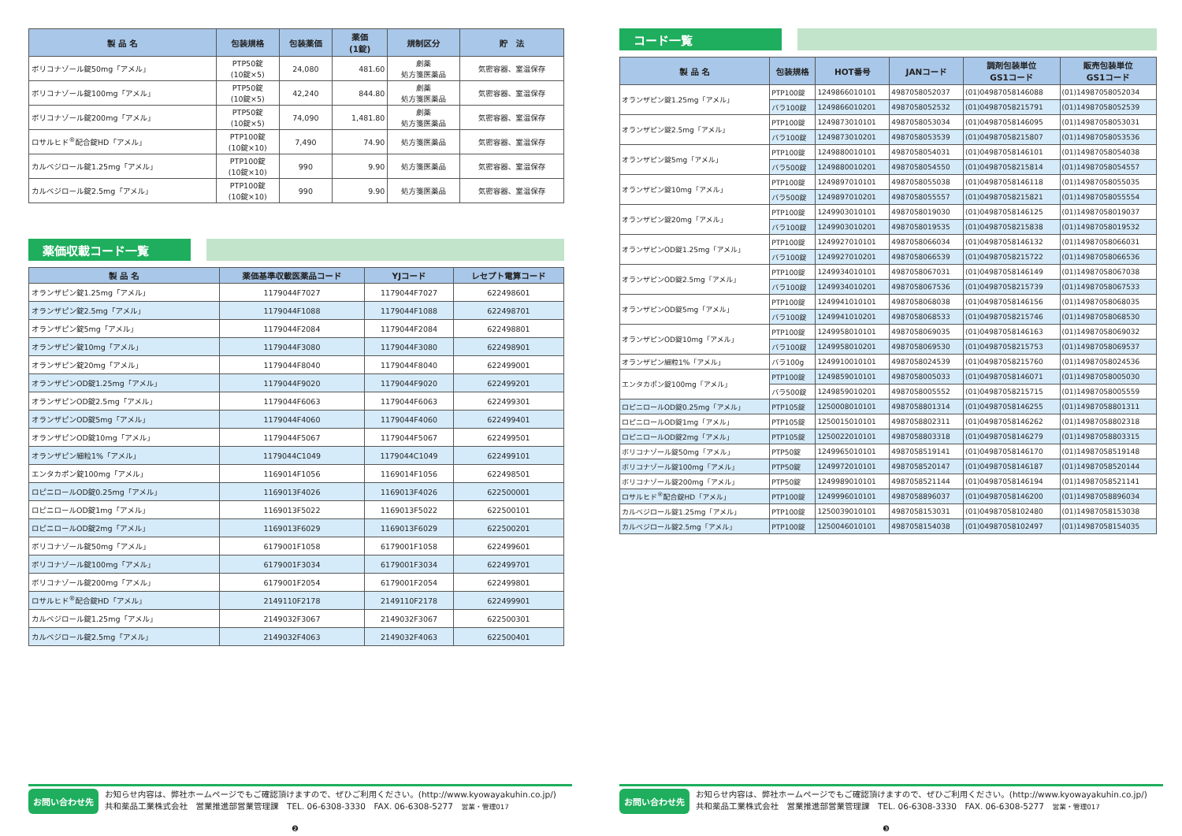| 製 品 名 | 包装規格 | 包装薬価 | 薬価 (1錠) | 規制区分 | 貯 法 |
| --- | --- | --- | --- | --- | --- |
| ボリコナゾール錠50mg「アメル」 | PTP50錠 (10錠×5) | 24,080 | 481.60 | 劇薬 処方箋医薬品 | 気密容器、室温保存 |
| ボリコナゾール錠100mg「アメル」 | PTP50錠 (10錠×5) | 42,240 | 844.80 | 劇薬 処方箋医薬品 | 気密容器、室温保存 |
| ボリコナゾール錠200mg「アメル」 | PTP50錠 (10錠×5) | 74,090 | 1,481.80 | 劇薬 処方箋医薬品 | 気密容器、室温保存 |
| ロサルヒド<sup>®</sup>配合錠HD「アメル」 | PTP100錠 (10錠×10) | 7,490 | 74.90 | 処方箋医薬品 | 気密容器、室温保存 |
| カルベジロール錠1.25mg「アメル」 | PTP100錠 (10錠×10) | 990 | 9.90 | 処方箋医薬品 | 気密容器、室温保存 |
| カルベジロール錠2.5mg「アメル」 | PTP100錠 (10錠×10) | 990 | 9.90 | 処方箋医薬品 | 気密容器、室温保存 |
薬価収載コード一覧
| 製 品 名 | 薬価基準収載医薬品コード | YJコード | レセプト電算コード |
| --- | --- | --- | --- |
| オランザピン錠1.25mg「アメル」 | 1179044F7027 | 1179044F7027 | 622498601 |
| オランザピン錠2.5mg「アメル」 | 1179044F1088 | 1179044F1088 | 622498701 |
| オランザピン錠5mg「アメル」 | 1179044F2084 | 1179044F2084 | 622498801 |
| オランザピン錠10mg「アメル」 | 1179044F3080 | 1179044F3080 | 622498901 |
| オランザピン錠20mg「アメル」 | 1179044F8040 | 1179044F8040 | 622499001 |
| オランザピンOD錠1.25mg「アメル」 | 1179044F9020 | 1179044F9020 | 622499201 |
| オランザピンOD錠2.5mg「アメル」 | 1179044F6063 | 1179044F6063 | 622499301 |
| オランザピンOD錠5mg「アメル」 | 1179044F4060 | 1179044F4060 | 622499401 |
| オランザピンOD錠10mg「アメル」 | 1179044F5067 | 1179044F5067 | 622499501 |
| オランザピン細粒1%「アメル」 | 1179044C1049 | 1179044C1049 | 622499101 |
| エンタカポン錠100mg「アメル」 | 1169014F1056 | 1169014F1056 | 622498501 |
| ロピニロールOD錠0.25mg「アメル」 | 1169013F4026 | 1169013F4026 | 622500001 |
| ロピニロールOD錠1mg「アメル」 | 1169013F5022 | 1169013F5022 | 622500101 |
| ロピニロールOD錠2mg「アメル」 | 1169013F6029 | 1169013F6029 | 622500201 |
| ボリコナゾール錠50mg「アメル」 | 6179001F1058 | 6179001F1058 | 622499601 |
| ボリコナゾール錠100mg「アメル」 | 6179001F3034 | 6179001F3034 | 622499701 |
| ボリコナゾール錠200mg「アメル」 | 6179001F2054 | 6179001F2054 | 622499801 |
| ロサルヒド<sup>®</sup>配合錠HD「アメル」 | 2149110F2178 | 2149110F2178 | 622499901 |
| カルベジロール錠1.25mg「アメル」 | 2149032F3067 | 2149032F3067 | 622500301 |
| カルベジロール錠2.5mg「アメル」 | 2149032F4063 | 2149032F4063 | 622500401 |
お問い合わせ先
お知らせ内容は、弊社ホームページでもご確認頂けますので、ぜひご利用ください。(http://www.kyowayakuhin.co.jp/)
共和薬品工業株式会社　営業推進部営業管理課　TEL. 06-6308-3330　FAX. 06-6308-5277　営業・管理017
❷
コード一覧
| 製 品 名 | 包装規格 | HOT番号 | JANコード | 調剤包装単位 GS1コード | 販売包装単位 GS1コード |
| --- | --- | --- | --- | --- | --- |
| オランザピン錠1.25mg「アメル」 | PTP100錠 | 1249866010101 | 4987058052037 | (01)04987058146088 | (01)14987058052034 |
| | バラ100錠 | 1249866010201 | 4987058052532 | (01)04987058215791 | (01)14987058052539 |
| オランザピン錠2.5mg「アメル」 | PTP100錠 | 1249873010101 | 4987058053034 | (01)04987058146095 | (01)14987058053031 |
| | バラ100錠 | 1249873010201 | 4987058053539 | (01)04987058215807 | (01)14987058053536 |
| オランザピン錠5mg「アメル」 | PTP100錠 | 1249880010101 | 4987058054031 | (01)04987058146101 | (01)14987058054038 |
| | バラ500錠 | 1249880010201 | 4987058054550 | (01)04987058215814 | (01)14987058054557 |
| オランザピン錠10mg「アメル」 | PTP100錠 | 1249897010101 | 4987058055038 | (01)04987058146118 | (01)14987058055035 |
| | バラ500錠 | 1249897010201 | 4987058055557 | (01)04987058215821 | (01)14987058055554 |
| オランザピン錠20mg「アメル」 | PTP100錠 | 1249903010101 | 4987058019030 | (01)04987058146125 | (01)14987058019037 |
| | バラ100錠 | 1249903010201 | 4987058019535 | (01)04987058215838 | (01)14987058019532 |
| オランザピンOD錠1.25mg「アメル」 | PTP100錠 | 1249927010101 | 4987058066034 | (01)04987058146132 | (01)14987058066031 |
| | バラ100錠 | 1249927010201 | 4987058066539 | (01)04987058215722 | (01)14987058066536 |
| オランザピンOD錠2.5mg「アメル」 | PTP100錠 | 1249934010101 | 4987058067031 | (01)04987058146149 | (01)14987058067038 |
| | バラ100錠 | 1249934010201 | 4987058067536 | (01)04987058215739 | (01)14987058067533 |
| オランザピンOD錠5mg「アメル」 | PTP100錠 | 1249941010101 | 4987058068038 | (01)04987058146156 | (01)14987058068035 |
| | バラ100錠 | 1249941010201 | 4987058068533 | (01)04987058215746 | (01)14987058068530 |
| オランザピンOD錠10mg「アメル」 | PTP100錠 | 1249958010101 | 4987058069035 | (01)04987058146163 | (01)14987058069032 |
| | バラ100錠 | 1249958010201 | 4987058069530 | (01)04987058215753 | (01)14987058069537 |
| オランザピン細粒1%「アメル」 | バラ100g | 1249910010101 | 4987058024539 | (01)04987058215760 | (01)14987058024536 |
| エンタカポン錠100mg「アメル」 | PTP100錠 | 1249859010101 | 4987058005033 | (01)04987058146071 | (01)14987058005030 |
| | バラ500錠 | 1249859010201 | 4987058005552 | (01)04987058215715 | (01)14987058005559 |
| ロピニロールOD錠0.25mg「アメル」 | PTP105錠 | 1250008010101 | 4987058801314 | (01)04987058146255 | (01)14987058801311 |
| ロピニロールOD錠1mg「アメル」 | PTP105錠 | 1250015010101 | 4987058802311 | (01)04987058146262 | (01)14987058802318 |
| ロピニロールOD錠2mg「アメル」 | PTP105錠 | 1250022010101 | 4987058803318 | (01)04987058146279 | (01)14987058803315 |
| ボリコナゾール錠50mg「アメル」 | PTP50錠 | 1249965010101 | 4987058519141 | (01)04987058146170 | (01)14987058519148 |
| ボリコナゾール錠100mg「アメル」 | PTP50錠 | 1249972010101 | 4987058520147 | (01)04987058146187 | (01)14987058520144 |
| ボリコナゾール錠200mg「アメル」 | PTP50錠 | 1249989010101 | 4987058521144 | (01)04987058146194 | (01)14987058521141 |
| ロサルヒド<sup>®</sup>配合錠HD「アメル」 | PTP100錠 | 1249996010101 | 4987058896037 | (01)04987058146200 | (01)14987058896034 |
| カルベジロール錠1.25mg「アメル」 | PTP100錠 | 1250039010101 | 4987058153031 | (01)04987058102480 | (01)14987058153038 |
| カルベジロール錠2.5mg「アメル」 | PTP100錠 | 1250046010101 | 4987058154038 | (01)04987058102497 | (01)14987058154035 |
お問い合わせ先
お知らせ内容は、弊社ホームページでもご確認頂けますので、ぜひご利用ください。(http://www.kyowayakuhin.co.jp/)
共和薬品工業株式会社　営業推進部営業管理課　TEL. 06-6308-3330　FAX. 06-6308-5277　営業・管理017
❸